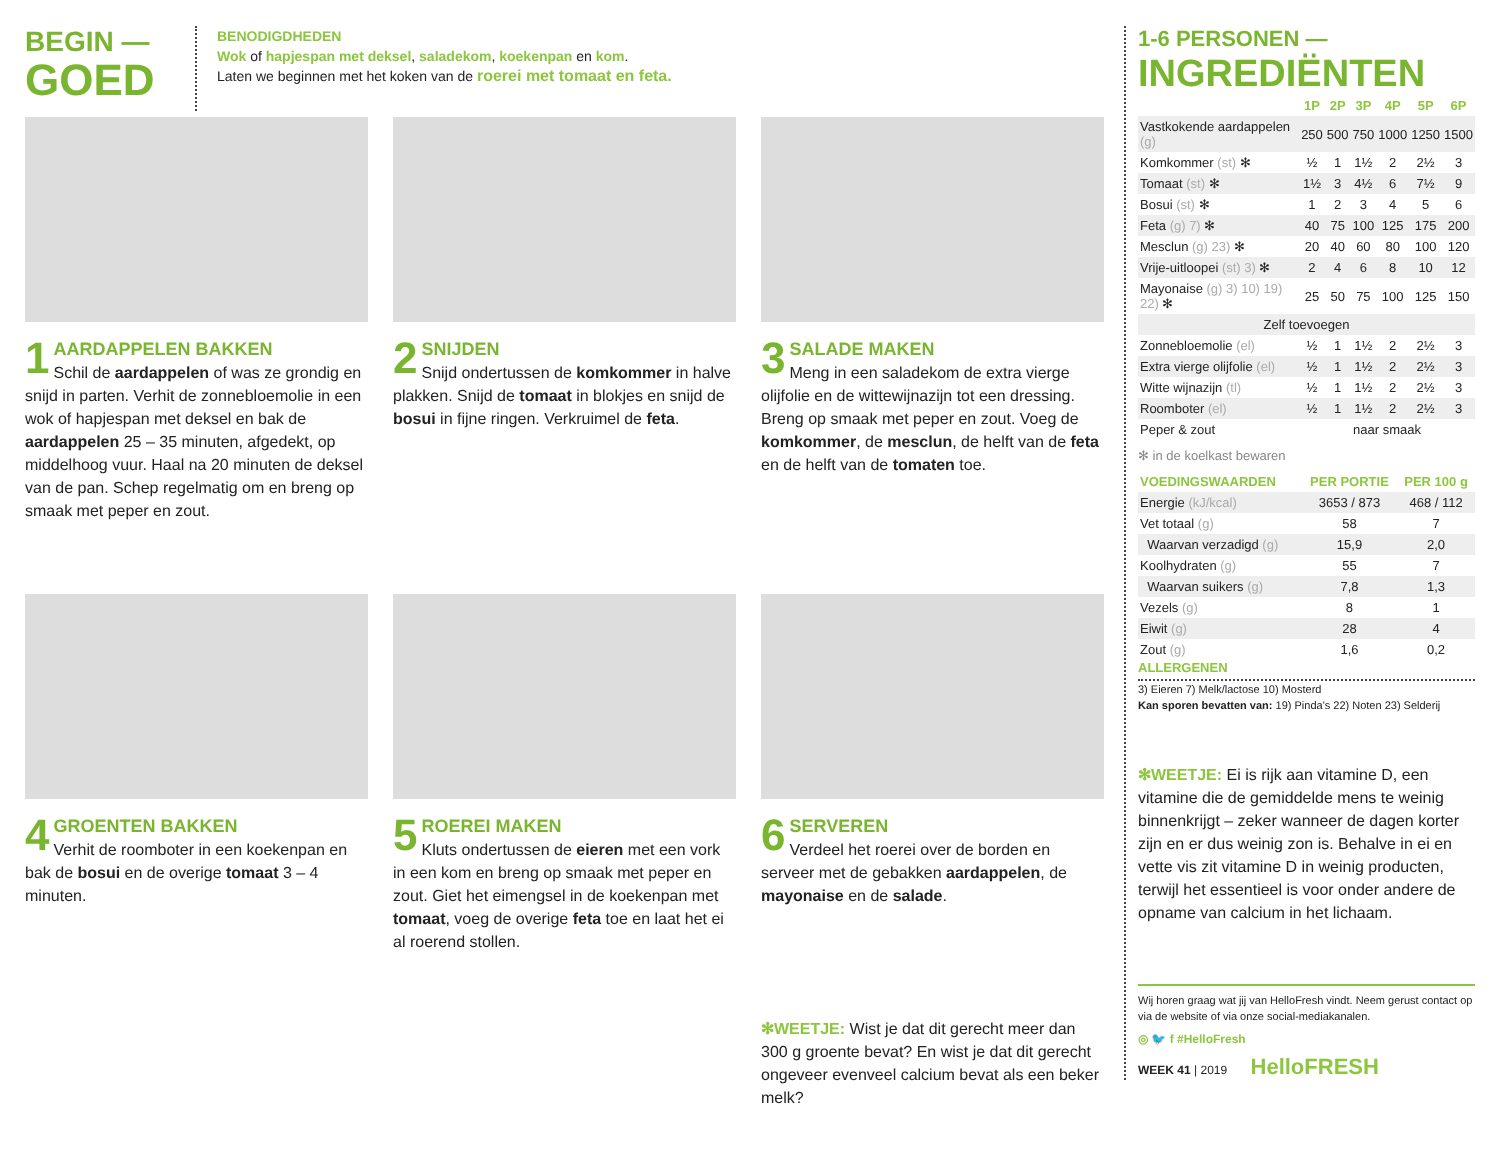BEGIN —
GOED
BENODIGDHEDEN
Wok of hapjespan met deksel, saladekom, koekenpan en kom.
Laten we beginnen met het koken van de roerei met tomaat en feta.
1
AARDAPPELEN BAKKEN
Schil de aardappelen of was ze grondig en snijd in parten. Verhit de zonnebloemolie in een wok of hapjespan met deksel en bak de aardappelen 25 – 35 minuten, afgedekt, op middelhoog vuur. Haal na 20 minuten de deksel van de pan. Schep regelmatig om en breng op smaak met peper en zout.
2
SNIJDEN
Snijd ondertussen de komkommer in halve plakken. Snijd de tomaat in blokjes en snijd de bosui in fijne ringen. Verkruimel de feta.
3
SALADE MAKEN
Meng in een saladekom de extra vierge olijfolie en de wittewijnazijn tot een dressing. Breng op smaak met peper en zout. Voeg de komkommer, de mesclun, de helft van de feta en de helft van de tomaten toe.
4
GROENTEN BAKKEN
Verhit de roomboter in een koekenpan en bak de bosui en de overige tomaat 3 – 4 minuten.
5
ROEREI MAKEN
Kluts ondertussen de eieren met een vork in een kom en breng op smaak met peper en zout. Giet het eimengsel in de koekenpan met tomaat, voeg de overige feta toe en laat het ei al roerend stollen.
6
SERVEREN
Verdeel het roerei over de borden en serveer met de gebakken aardappelen, de mayonaise en de salade.
✻WEETJE: Wist je dat dit gerecht meer dan 300 g groente bevat? En wist je dat dit gerecht ongeveer evenveel calcium bevat als een beker melk?
1-6 PERSONEN —
INGREDIËNTEN
| | 1P | 2P | 3P | 4P | 5P | 6P |
| --- | --- | --- | --- | --- | --- | --- |
| Vastkokende aardappelen (g) | 250 | 500 | 750 | 1000 | 1250 | 1500 |
| Komkommer (st) ✻ | ½ | 1 | 1½ | 2 | 2½ | 3 |
| Tomaat (st) ✻ | 1½ | 3 | 4½ | 6 | 7½ | 9 |
| Bosui (st) ✻ | 1 | 2 | 3 | 4 | 5 | 6 |
| Feta (g) 7) ✻ | 40 | 75 | 100 | 125 | 175 | 200 |
| Mesclun (g) 23) ✻ | 20 | 40 | 60 | 80 | 100 | 120 |
| Vrije-uitloopei (st) 3) ✻ | 2 | 4 | 6 | 8 | 10 | 12 |
| Mayonaise (g) 3) 10) 19) 22) ✻ | 25 | 50 | 75 | 100 | 125 | 150 |
| Zelf toevoegen | | | | | | |
| Zonnebloemolie (el) | ½ | 1 | 1½ | 2 | 2½ | 3 |
| Extra vierge olijfolie (el) | ½ | 1 | 1½ | 2 | 2½ | 3 |
| Witte wijnazijn (tl) | ½ | 1 | 1½ | 2 | 2½ | 3 |
| Roomboter (el) | ½ | 1 | 1½ | 2 | 2½ | 3 |
| Peper & zout | naar smaak | | | | | |
✻ in de koelkast bewaren
| VOEDINGSWAARDEN | PER PORTIE | PER 100 g |
| --- | --- | --- |
| Energie (kJ/kcal) | 3653 / 873 | 468 / 112 |
| Vet totaal (g) | 58 | 7 |
| Waarvan verzadigd (g) | 15,9 | 2,0 |
| Koolhydraten (g) | 55 | 7 |
| Waarvan suikers (g) | 7,8 | 1,3 |
| Vezels (g) | 8 | 1 |
| Eiwit (g) | 28 | 4 |
| Zout (g) | 1,6 | 0,2 |
ALLERGENEN
3) Eieren 7) Melk/lactose 10) Mosterd
Kan sporen bevatten van: 19) Pinda's 22) Noten 23) Selderij
✻WEETJE: Ei is rijk aan vitamine D, een vitamine die de gemiddelde mens te weinig binnenkrijgt – zeker wanneer de dagen korter zijn en er dus weinig zon is. Behalve in ei en vette vis zit vitamine D in weinig producten, terwijl het essentieel is voor onder andere de opname van calcium in het lichaam.
Wij horen graag wat jij van HelloFresh vindt. Neem gerust contact op via de website of via onze social-mediakanalen.
◎ 🐦 f #HelloFresh
WEEK 41 | 2019 HelloFRESH